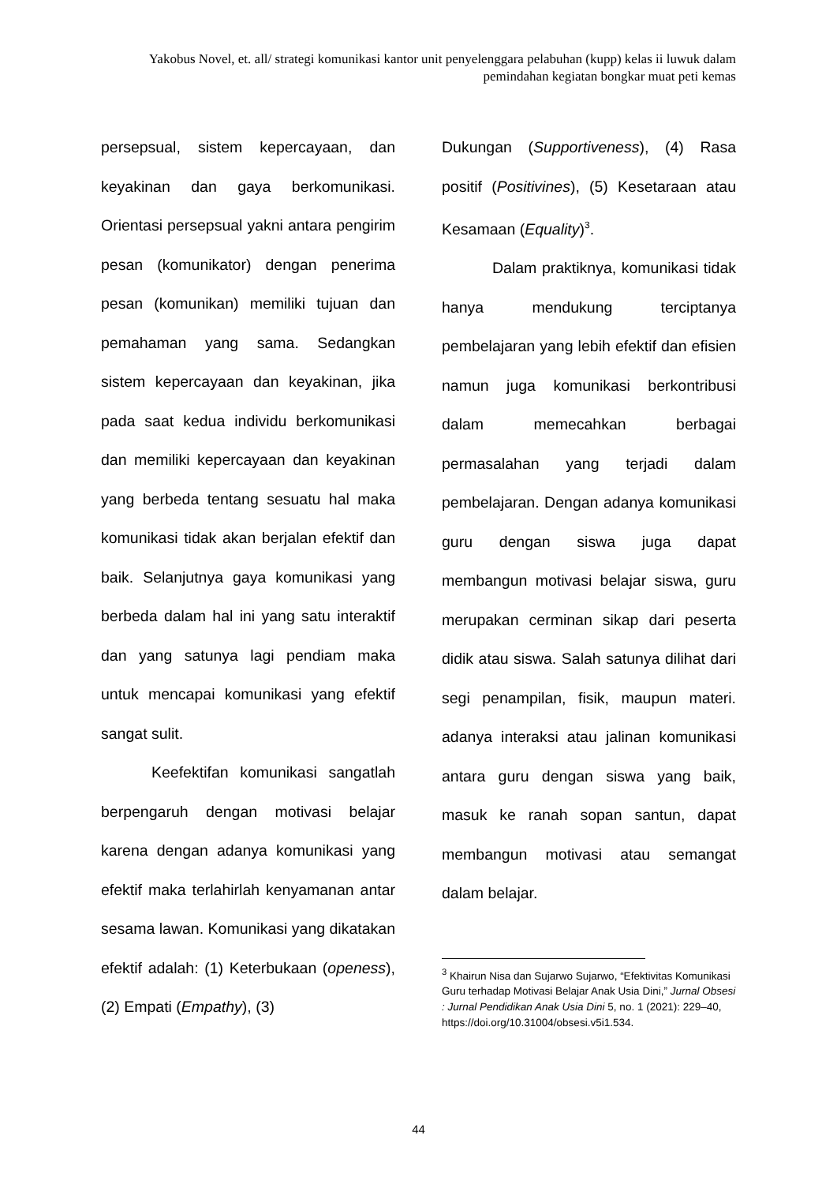Yakobus Novel, et. all/ strategi komunikasi kantor unit penyelenggara pelabuhan (kupp) kelas ii luwuk dalam pemindahan kegiatan bongkar muat peti kemas
persepsual, sistem kepercayaan, dan keyakinan dan gaya berkomunikasi. Orientasi persepsual yakni antara pengirim pesan (komunikator) dengan penerima pesan (komunikan) memiliki tujuan dan pemahaman yang sama. Sedangkan sistem kepercayaan dan keyakinan, jika pada saat kedua individu berkomunikasi dan memiliki kepercayaan dan keyakinan yang berbeda tentang sesuatu hal maka komunikasi tidak akan berjalan efektif dan baik. Selanjutnya gaya komunikasi yang berbeda dalam hal ini yang satu interaktif dan yang satunya lagi pendiam maka untuk mencapai komunikasi yang efektif sangat sulit.
Keefektifan komunikasi sangatlah berpengaruh dengan motivasi belajar karena dengan adanya komunikasi yang efektif maka terlahirlah kenyamanan antar sesama lawan. Komunikasi yang dikatakan efektif adalah: (1) Keterbukaan (openess), (2) Empati (Empathy), (3)
Dukungan (Supportiveness), (4) Rasa positif (Positivines), (5) Kesetaraan atau Kesamaan (Equality)<sup>3</sup>.
Dalam praktiknya, komunikasi tidak hanya mendukung terciptanya pembelajaran yang lebih efektif dan efisien namun juga komunikasi berkontribusi dalam memecahkan berbagai permasalahan yang terjadi dalam pembelajaran. Dengan adanya komunikasi guru dengan siswa juga dapat membangun motivasi belajar siswa, guru merupakan cerminan sikap dari peserta didik atau siswa. Salah satunya dilihat dari segi penampilan, fisik, maupun materi. adanya interaksi atau jalinan komunikasi antara guru dengan siswa yang baik, masuk ke ranah sopan santun, dapat membangun motivasi atau semangat dalam belajar.
<sup>3</sup> Khairun Nisa dan Sujarwo Sujarwo, “Efektivitas Komunikasi Guru terhadap Motivasi Belajar Anak Usia Dini,” Jurnal Obsesi : Jurnal Pendidikan Anak Usia Dini 5, no. 1 (2021): 229–40, https://doi.org/10.31004/obsesi.v5i1.534.
44